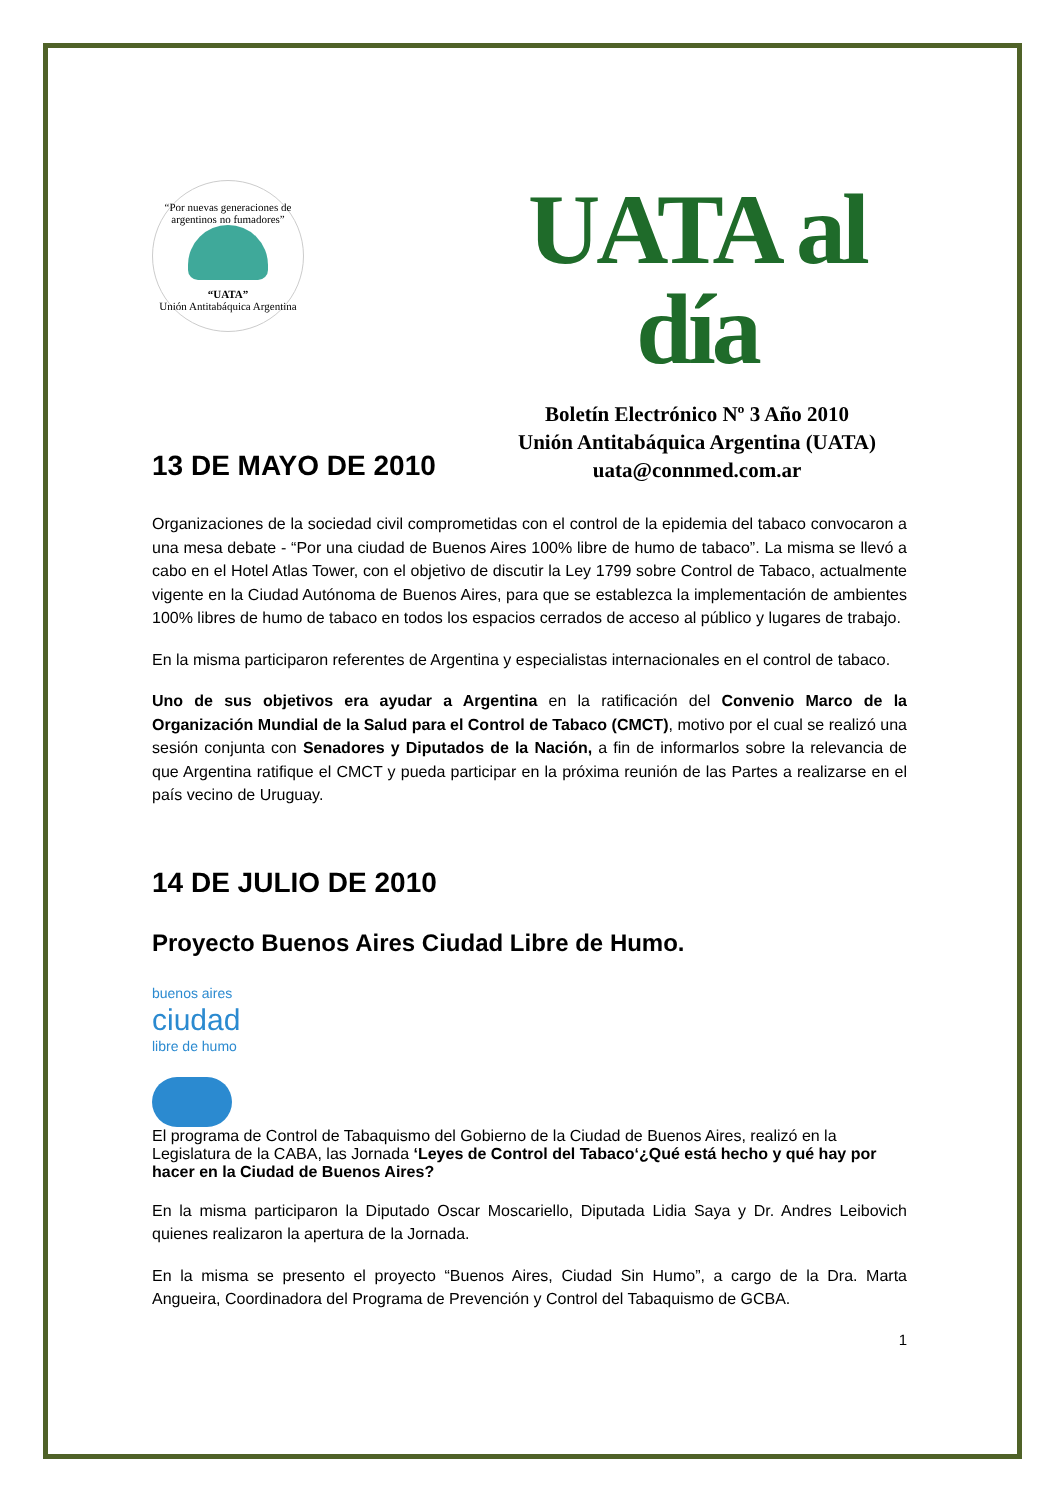“Por nuevas generaciones de argentinos no fumadores”
“UATA”
Unión Antitabáquica Argentina
UATA al día
Boletín Electrónico Nº 3 Año 2010
Unión Antitabáquica Argentina (UATA)
uata@connmed.com.ar
13 DE MAYO DE 2010
Organizaciones de la sociedad civil comprometidas con el control de la epidemia del tabaco convocaron a una mesa debate - “Por una ciudad de Buenos Aires 100% libre de humo de tabaco”. La misma se llevó a cabo en el Hotel Atlas Tower, con el objetivo de discutir la Ley 1799 sobre Control de Tabaco, actualmente vigente en la Ciudad Autónoma de Buenos Aires, para que se establezca la implementación de ambientes 100% libres de humo de tabaco en todos los espacios cerrados de acceso al público y lugares de trabajo.
En la misma participaron referentes de Argentina y especialistas internacionales en el control de tabaco.
Uno de sus objetivos era ayudar a Argentina en la ratificación del Convenio Marco de la Organización Mundial de la Salud para el Control de Tabaco (CMCT), motivo por el cual se realizó una sesión conjunta con Senadores y Diputados de la Nación, a fin de informarlos sobre la relevancia de que Argentina ratifique el CMCT y pueda participar en la próxima reunión de las Partes a realizarse en el país vecino de Uruguay.
14 DE JULIO DE 2010
Proyecto Buenos Aires Ciudad Libre de Humo.
buenos aires ciudad libre de humo
El programa de Control de Tabaquismo del Gobierno de la Ciudad de Buenos Aires, realizó en la Legislatura de la CABA, las Jornada ‘Leyes de Control del Tabaco‘¿Qué está hecho y qué hay por hacer en la Ciudad de Buenos Aires?
En la misma participaron la Diputado Oscar Moscariello, Diputada Lidia Saya y Dr. Andres Leibovich quienes realizaron la apertura de la Jornada.
En la misma se presento el proyecto “Buenos Aires, Ciudad Sin Humo”, a cargo de la Dra. Marta Angueira, Coordinadora del Programa de Prevención y Control del Tabaquismo de GCBA.
1